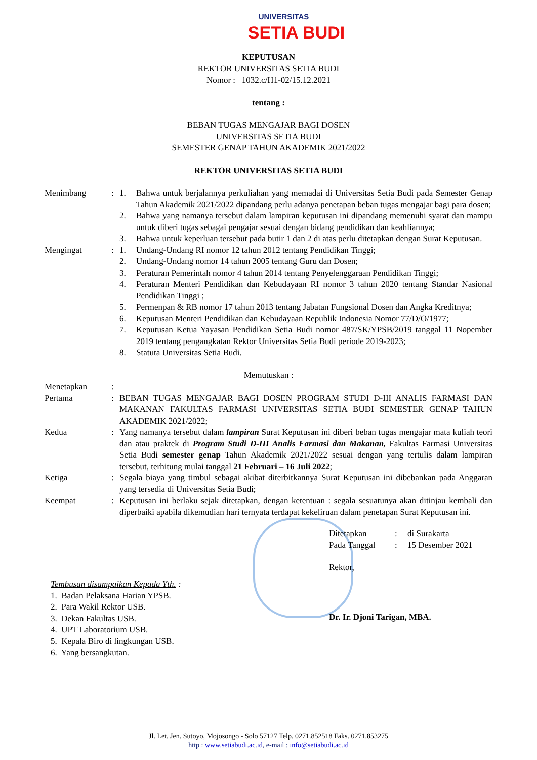UNIVERSITAS
SETIA BUDI
KEPUTUSAN
REKTOR UNIVERSITAS SETIA BUDI
Nomor : 1032.c/H1-02/15.12.2021
tentang :
BEBAN TUGAS MENGAJAR BAGI DOSEN
UNIVERSITAS SETIA BUDI
SEMESTER GENAP TAHUN AKADEMIK 2021/2022
REKTOR UNIVERSITAS SETIA BUDI
| Menimbang | : | 1. | Bahwa untuk berjalannya perkuliahan yang memadai di Universitas Setia Budi pada Semester Genap Tahun Akademik 2021/2022 dipandang perlu adanya penetapan beban tugas mengajar bagi para dosen; |
| | | 2. | Bahwa yang namanya tersebut dalam lampiran keputusan ini dipandang memenuhi syarat dan mampu untuk diberi tugas sebagai pengajar sesuai dengan bidang pendidikan dan keahliannya; |
| | | 3. | Bahwa untuk keperluan tersebut pada butir 1 dan 2 di atas perlu ditetapkan dengan Surat Keputusan. |
| Mengingat | : | 1. | Undang-Undang RI nomor 12 tahun 2012 tentang Pendidikan Tinggi; |
| | | 2. | Undang-Undang nomor 14 tahun 2005 tentang Guru dan Dosen; |
| | | 3. | Peraturan Pemerintah nomor 4 tahun 2014 tentang Penyelenggaraan Pendidikan Tinggi; |
| | | 4. | Peraturan Menteri Pendidikan dan Kebudayaan RI nomor 3 tahun 2020 tentang Standar Nasional Pendidikan Tinggi ; |
| | | 5. | Permenpan & RB nomor 17 tahun 2013 tentang Jabatan Fungsional Dosen dan Angka Kreditnya; |
| | | 6. | Keputusan Menteri Pendidikan dan Kebudayaan Republik Indonesia Nomor 77/D/O/1977; |
| | | 7. | Keputusan Ketua Yayasan Pendidikan Setia Budi nomor 487/SK/YPSB/2019 tanggal 11 Nopember 2019 tentang pengangkatan Rektor Universitas Setia Budi periode 2019-2023; |
| | | 8. | Statuta Universitas Setia Budi. |
Memutuskan :
| Menetapkan | : | |
| Pertama | : | BEBAN TUGAS MENGAJAR BAGI DOSEN PROGRAM STUDI D-III ANALIS FARMASI DAN MAKANAN FAKULTAS FARMASI UNIVERSITAS SETIA BUDI SEMESTER GENAP TAHUN AKADEMIK 2021/2022; |
| Kedua | : | Yang namanya tersebut dalam lampiran Surat Keputusan ini diberi beban tugas mengajar mata kuliah teori dan atau praktek di Program Studi D-III Analis Farmasi dan Makanan, Fakultas Farmasi Universitas Setia Budi semester genap Tahun Akademik 2021/2022 sesuai dengan yang tertulis dalam lampiran tersebut, terhitung mulai tanggal 21 Februari – 16 Juli 2022 ; |
| Ketiga | : | Segala biaya yang timbul sebagai akibat diterbitkannya Surat Keputusan ini dibebankan pada Anggaran yang tersedia di Universitas Setia Budi; |
| Keempat | : | Keputusan ini berlaku sejak ditetapkan, dengan ketentuan : segala sesuatunya akan ditinjau kembali dan diperbaiki apabila dikemudian hari ternyata terdapat kekeliruan dalam penetapan Surat Keputusan ini. |
Tembusan disampaikan Kepada Yth. :
1. Badan Pelaksana Harian YPSB.
2. Para Wakil Rektor USB.
3. Dekan Fakultas USB.
4. UPT Laboratorium USB.
5. Kepala Biro di lingkungan USB.
6. Yang bersangkutan.
| Ditetapkan | : | di Surakarta |
| Pada Tanggal | : | 15 Desember 2021 |
Rektor,
Dr. Ir. Djoni Tarigan, MBA.
Jl. Let. Jen. Sutoyo, Mojosongo - Solo 57127 Telp. 0271.852518 Faks. 0271.853275
http : www.setiabudi.ac.id, e-mail : info@setiabudi.ac.id